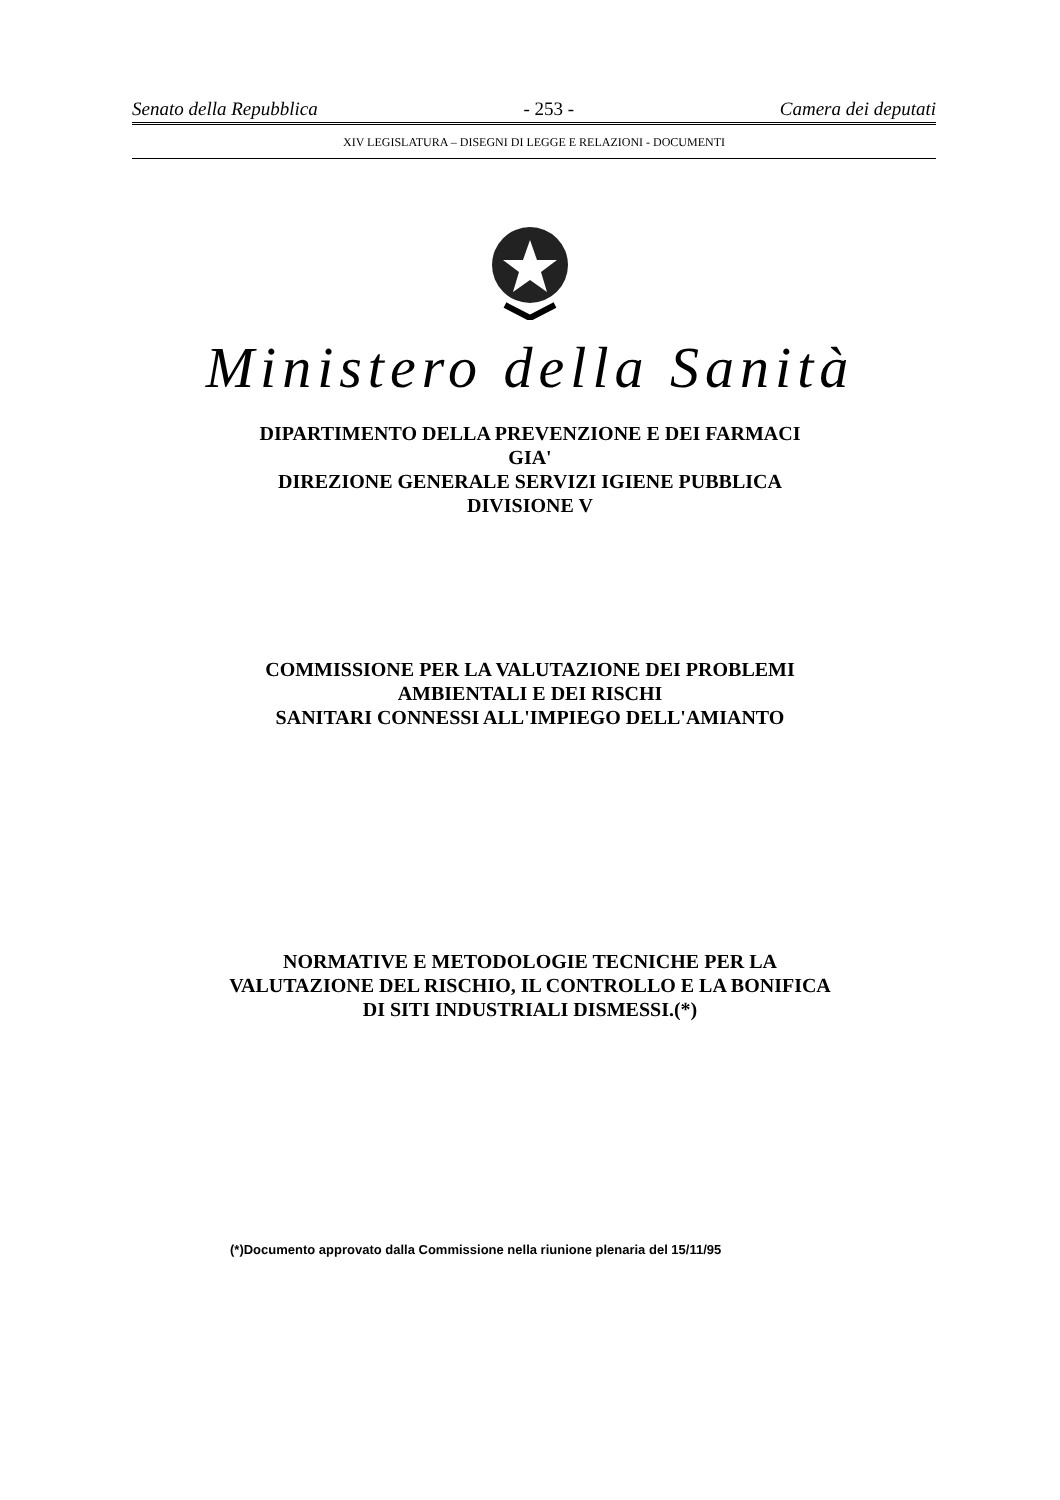Senato della Repubblica - 253 - Camera dei deputati
XIV LEGISLATURA – DISEGNI DI LEGGE E RELAZIONI - DOCUMENTI
Ministero della Sanità
DIPARTIMENTO DELLA PREVENZIONE E DEI FARMACI
GIA'
DIREZIONE GENERALE SERVIZI IGIENE PUBBLICA
DIVISIONE V
COMMISSIONE PER LA VALUTAZIONE DEI PROBLEMI
AMBIENTALI E DEI RISCHI
SANITARI CONNESSI ALL'IMPIEGO DELL'AMIANTO
NORMATIVE E METODOLOGIE TECNICHE PER LA
VALUTAZIONE DEL RISCHIO, IL CONTROLLO E LA BONIFICA
DI SITI INDUSTRIALI DISMESSI.(*)
(*)Documento approvato dalla Commissione nella riunione plenaria del 15/11/95